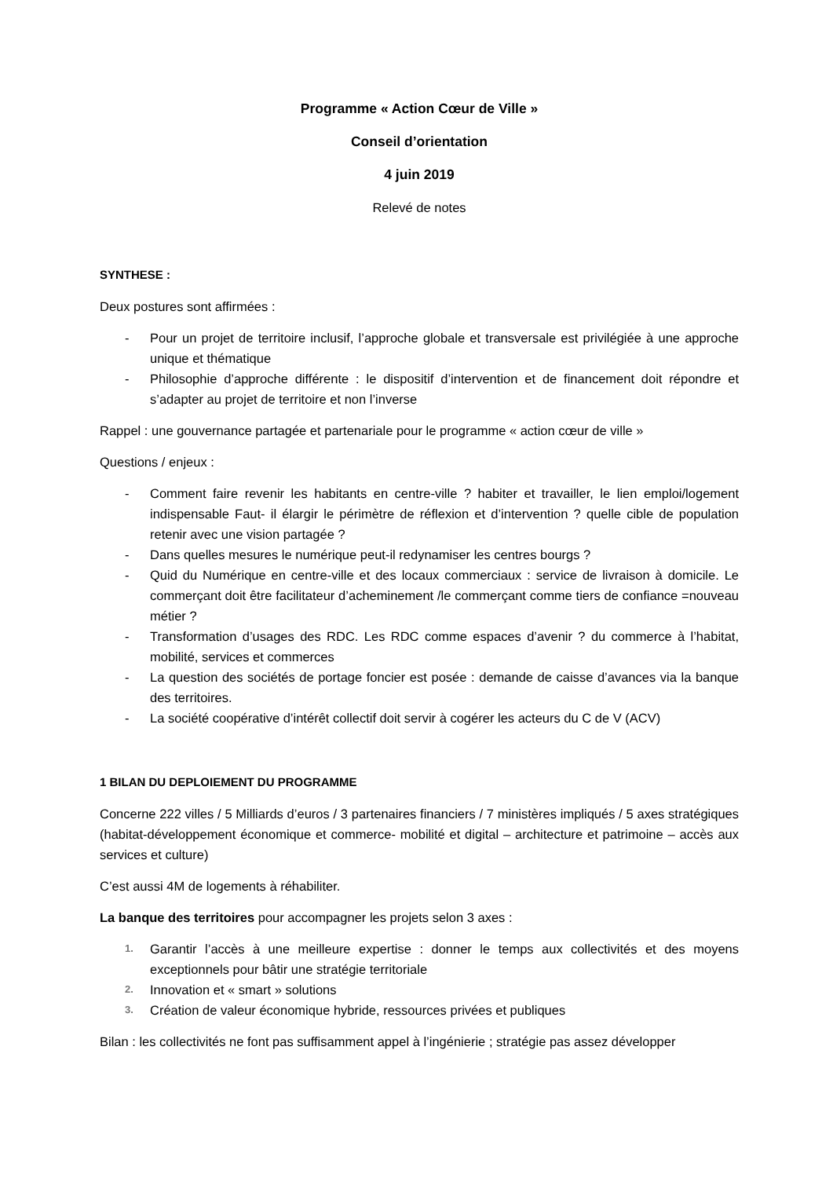Programme « Action Cœur de Ville »
Conseil d’orientation
4 juin 2019
Relevé de notes
SYNTHESE :
Deux postures sont affirmées :
- Pour un projet de territoire inclusif, l’approche globale et transversale est privilégiée à une approche unique et thématique
- Philosophie d’approche différente : le dispositif d’intervention et de financement doit répondre et s’adapter au projet de territoire et non l’inverse
Rappel : une gouvernance partagée et partenariale pour le programme « action cœur de ville »
Questions / enjeux :
- Comment faire revenir les habitants en centre-ville ? habiter et travailler, le lien emploi/logement indispensable Faut- il élargir le périmètre de réflexion et d’intervention ? quelle cible de population retenir avec une vision partagée ?
- Dans quelles mesures le numérique peut-il redynamiser les centres bourgs ?
- Quid du Numérique en centre-ville et des locaux commerciaux : service de livraison à domicile. Le commerçant doit être facilitateur d’acheminement /le commerçant comme tiers de confiance =nouveau métier ?
- Transformation d’usages des RDC. Les RDC comme espaces d’avenir ? du commerce à l’habitat, mobilité, services et commerces
- La question des sociétés de portage foncier est posée : demande de caisse d’avances via la banque des territoires.
- La société coopérative d’intérêt collectif doit servir à cogérer les acteurs du C de V (ACV)
1 BILAN DU DEPLOIEMENT DU PROGRAMME
Concerne 222 villes / 5 Milliards d’euros / 3 partenaires financiers / 7 ministères impliqués / 5 axes stratégiques (habitat-développement économique et commerce- mobilité et digital – architecture et patrimoine – accès aux services et culture)
C’est aussi 4M de logements à réhabiliter.
La banque des territoires pour accompagner les projets selon 3 axes :
1. Garantir l’accès à une meilleure expertise : donner le temps aux collectivités et des moyens exceptionnels pour bâtir une stratégie territoriale
2. Innovation et « smart » solutions
3. Création de valeur économique hybride, ressources privées et publiques
Bilan : les collectivités ne font pas suffisamment appel à l’ingénierie ; stratégie pas assez développer